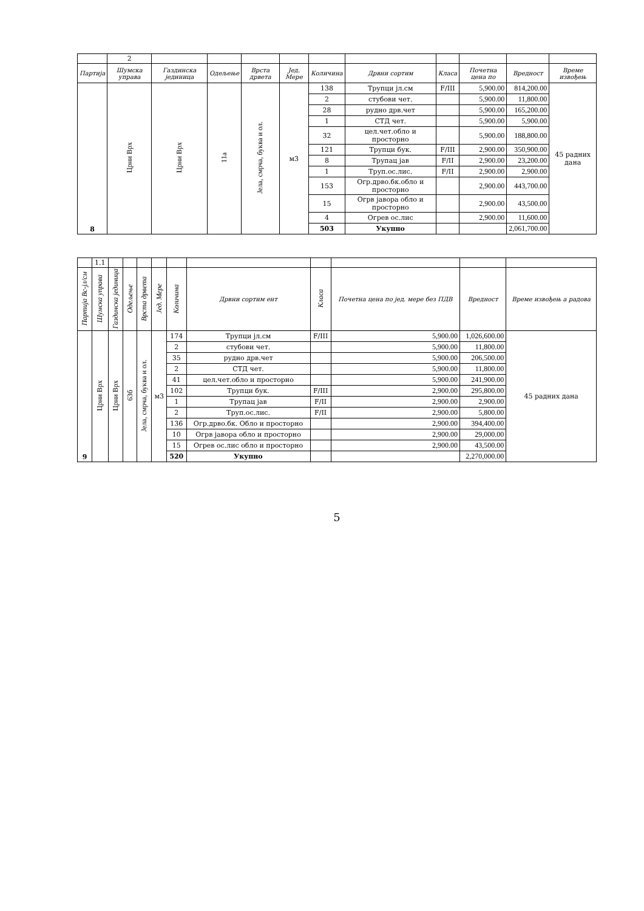| | 2 | | | | | | | | | | |
| Партија | Шумска управа | Газдинска јединица | Одељење | Врста дрвета | Јед. Мере | Количина | Дрвни сортим | Класа | Почетна цена по | Вредност | Време извођењ |
| 8 | Црни Врх | Црни Врх | 11а | Јела, смрча, буква и ол. | м3 | 138 | Трупци јл.см | F/III | 5,900.00 | 814,200.00 | 45 радних дана |
| | | | | | | 2 | стубови чет. | | 5,900.00 | 11,800.00 | |
| | | | | | | 28 | рудно дрв.чет | | 5,900.00 | 165,200.00 | |
| | | | | | | 1 | СТД чет. | | 5,900.00 | 5,900.00 | |
| | | | | | | 32 | цел.чет.обло и просторно | | 5,900.00 | 188,800.00 | |
| | | | | | | 121 | Трупци бук. | F/III | 2,900.00 | 350,900.00 | |
| | | | | | | 8 | Трупац јав | F/II | 2,900.00 | 23,200.00 | |
| | | | | | | 1 | Труп.ос.лис. | F/II | 2,900.00 | 2,900.00 | |
| | | | | | | 153 | Огр.дрво.бк.обло и просторно | | 2,900.00 | 443,700.00 | |
| | | | | | | 15 | Огрв јавора обло и просторно | | 2,900.00 | 43,500.00 | |
| | | | | | | 4 | Огрев ос.лис | | 2,900.00 | 11,600.00 | |
| | | | | | | 503 | Укупно | | | 2,061,700.00 | |
| | 1.1 | | | | | | | | | | |
| Партија Вс-јл/см | Шумска управа | Газдинска јединица | Одељење | Врста дрвета | Јед. Мере | Количина | Дрвни сортим ент | Класа | Почетна цена по јед. мере без ПДВ | Вредност | Време извођењ а радова |
| 9 | Црни Врх | Црни Врх | 63б | Јела, смрча, буква и ол. | м3 | 174 | Трупци јл.см | F/III | 5,900.00 | 1,026,600.00 | 45 радних дана |
| | | | | | | 2 | стубови чет. | | 5,900.00 | 11,800.00 | |
| | | | | | | 35 | рудно дрв.чет | | 5,900.00 | 206,500.00 | |
| | | | | | | 2 | СТД чет. | | 5,900.00 | 11,800.00 | |
| | | | | | | 41 | цел.чет.обло и просторно | | 5,900.00 | 241,900.00 | |
| | | | | | | 102 | Трупци бук. | F/III | 2,900.00 | 295,800.00 | |
| | | | | | | 1 | Трупац јав | F/II | 2,900.00 | 2,900.00 | |
| | | | | | | 2 | Труп.ос.лис. | F/II | 2,900.00 | 5,800.00 | |
| | | | | | | 136 | Огр.дрво.бк. Обло и просторно | | 2,900.00 | 394,400.00 | |
| | | | | | | 10 | Огрв јавора обло и просторно | | 2,900.00 | 29,000.00 | |
| | | | | | | 15 | Огрев ос.лис обло и просторно | | 2,900.00 | 43,500.00 | |
| | | | | | | 520 | Укупно | | | 2,270,000.00 | |
5